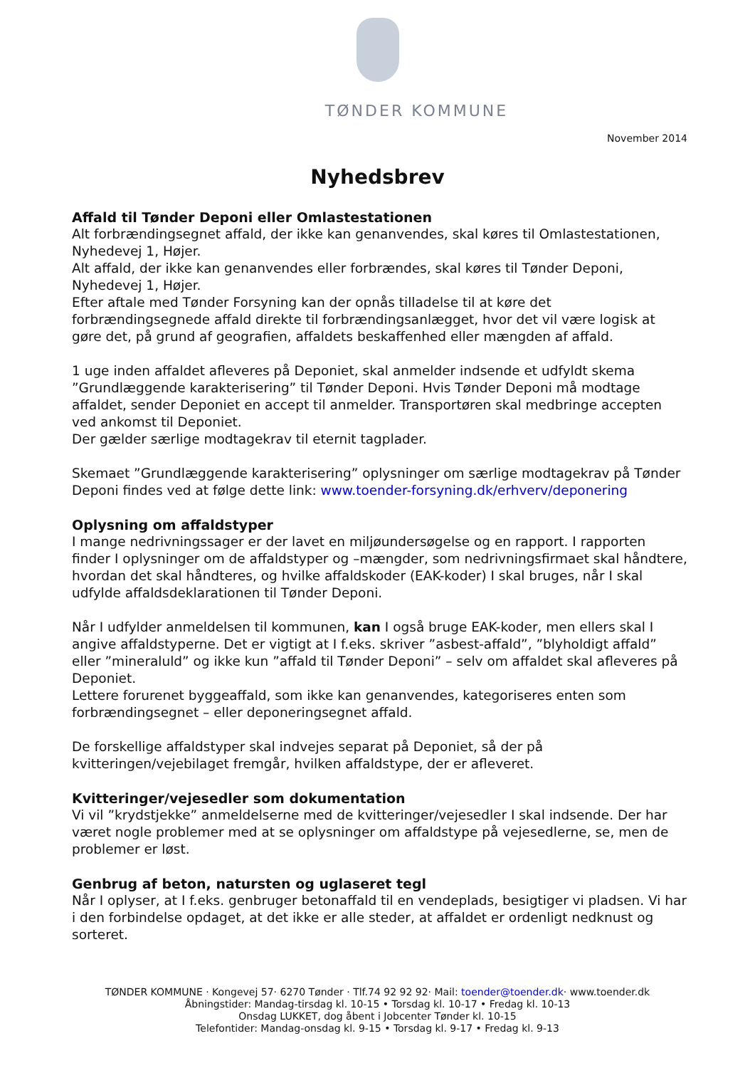TØNDER KOMMUNE
November 2014
Nyhedsbrev
Affald til Tønder Deponi eller Omlastestationen
Alt forbrændingsegnet affald, der ikke kan genanvendes, skal køres til Omlastestationen, Nyhedevej 1, Højer.
Alt affald, der ikke kan genanvendes eller forbrændes, skal køres til Tønder Deponi, Nyhedevej 1, Højer.
Efter aftale med Tønder Forsyning kan der opnås tilladelse til at køre det forbrændingsegnede affald direkte til forbrændingsanlægget, hvor det vil være logisk at gøre det, på grund af geografien, affaldets beskaffenhed eller mængden af affald.
1 uge inden affaldet afleveres på Deponiet, skal anmelder indsende et udfyldt skema ”Grundlæggende karakterisering” til Tønder Deponi. Hvis Tønder Deponi må modtage affaldet, sender Deponiet en accept til anmelder. Transportøren skal medbringe accepten ved ankomst til Deponiet.
Der gælder særlige modtagekrav til eternit tagplader.
Skemaet ”Grundlæggende karakterisering” oplysninger om særlige modtagekrav på Tønder Deponi findes ved at følge dette link: www.toender-forsyning.dk/erhverv/deponering
Oplysning om affaldstyper
I mange nedrivningssager er der lavet en miljøundersøgelse og en rapport. I rapporten finder I oplysninger om de affaldstyper og –mængder, som nedrivningsfirmaet skal håndtere, hvordan det skal håndteres, og hvilke affaldskoder (EAK-koder) I skal bruges, når I skal udfylde affaldsdeklarationen til Tønder Deponi.
Når I udfylder anmeldelsen til kommunen, kan I også bruge EAK-koder, men ellers skal I angive affaldstyperne. Det er vigtigt at I f.eks. skriver ”asbest-affald”, ”blyholdigt affald” eller ”mineraluld” og ikke kun ”affald til Tønder Deponi” – selv om affaldet skal afleveres på Deponiet.
Lettere forurenet byggeaffald, som ikke kan genanvendes, kategoriseres enten som forbrændingsegnet – eller deponeringsegnet affald.
De forskellige affaldstyper skal indvejes separat på Deponiet, så der på kvitteringen/vejebilaget fremgår, hvilken affaldstype, der er afleveret.
Kvitteringer/vejesedler som dokumentation
Vi vil ”krydstjekke” anmeldelserne med de kvitteringer/vejesedler I skal indsende. Der har været nogle problemer med at se oplysninger om affaldstype på vejesedlerne, se, men de problemer er løst.
Genbrug af beton, natursten og uglaseret tegl
Når I oplyser, at I f.eks. genbruger betonaffald til en vendeplads, besigtiger vi pladsen. Vi har i den forbindelse opdaget, at det ikke er alle steder, at affaldet er ordenligt nedknust og sorteret.
TØNDER KOMMUNE · Kongevej 57· 6270 Tønder · Tlf.74 92 92 92· Mail: toender@toender.dk· www.toender.dk
Åbningstider: Mandag-tirsdag kl. 10-15 • Torsdag kl. 10-17 • Fredag kl. 10-13
Onsdag LUKKET, dog åbent i Jobcenter Tønder kl. 10-15
Telefontider: Mandag-onsdag kl. 9-15 • Torsdag kl. 9-17 • Fredag kl. 9-13